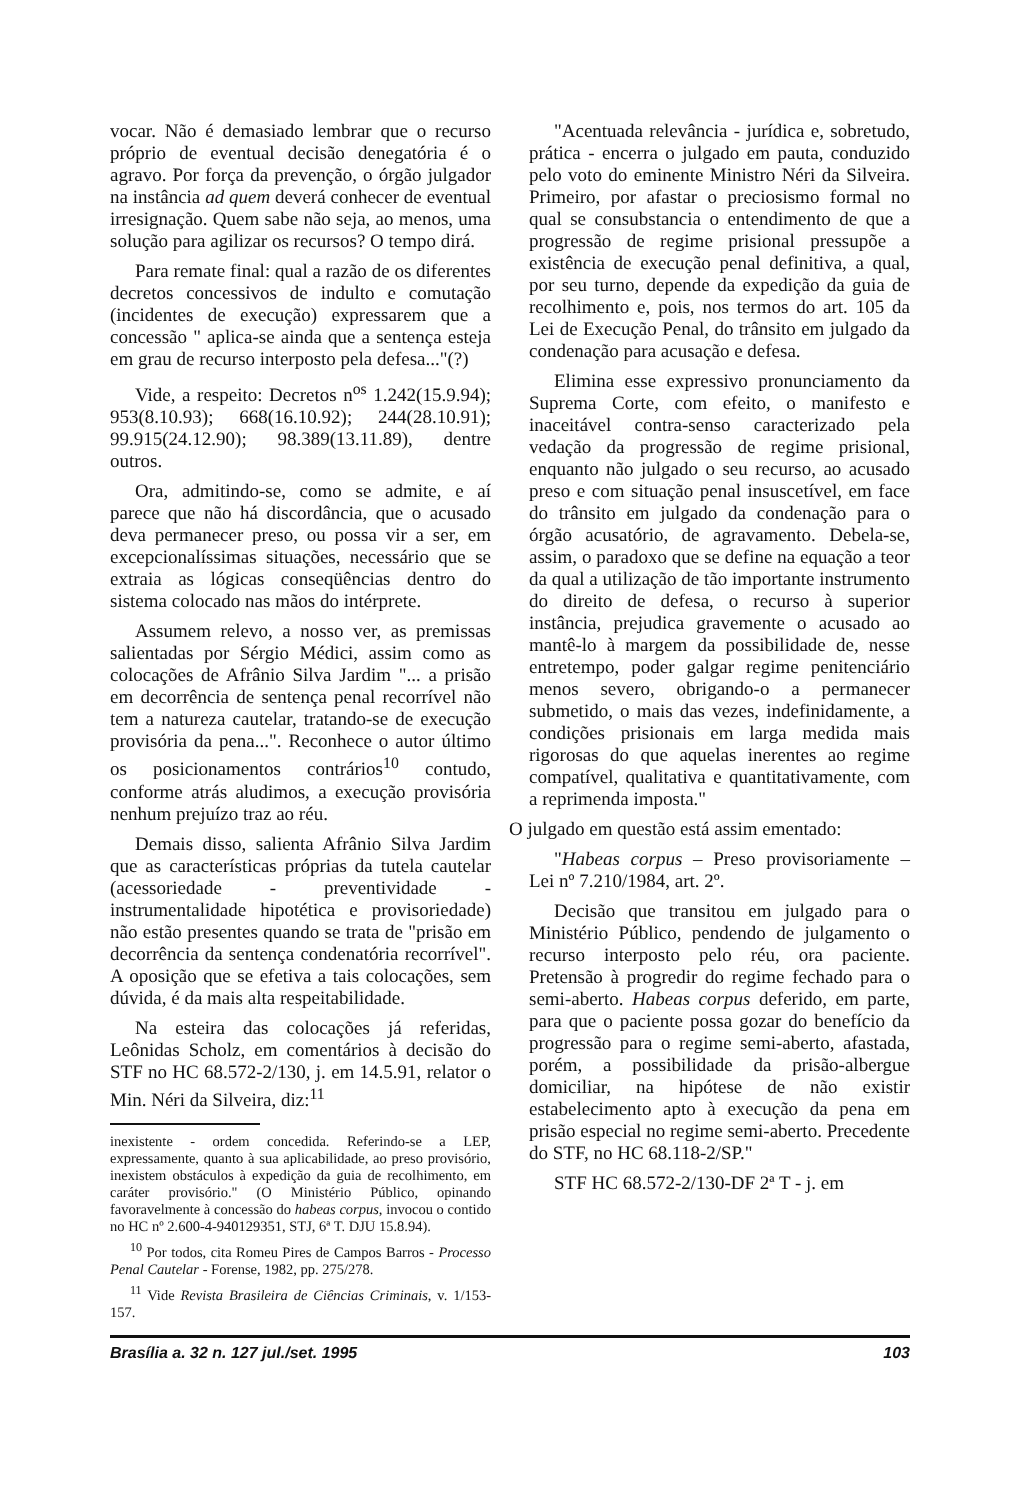vocar. Não é demasiado lembrar que o recurso próprio de eventual decisão denegatória é o agravo. Por força da prevenção, o órgão julgador na instância ad quem deverá conhecer de eventual irresignação. Quem sabe não seja, ao menos, uma solução para agilizar os recursos? O tempo dirá.
Para remate final: qual a razão de os diferentes decretos concessivos de indulto e comutação (incidentes de execução) expressarem que a concessão " aplica-se ainda que a sentença esteja em grau de recurso interposto pela defesa..."(?)
Vide, a respeito: Decretos n<sup>os</sup> 1.242(15.9.94); 953(8.10.93); 668(16.10.92); 244(28.10.91); 99.915(24.12.90); 98.389(13.11.89), dentre outros.
Ora, admitindo-se, como se admite, e aí parece que não há discordância, que o acusado deva permanecer preso, ou possa vir a ser, em excepcionalíssimas situações, necessário que se extraia as lógicas conseqüências dentro do sistema colocado nas mãos do intérprete.
Assumem relevo, a nosso ver, as premissas salientadas por Sérgio Médici, assim como as colocações de Afrânio Silva Jardim "... a prisão em decorrência de sentença penal recorrível não tem a natureza cautelar, tratando-se de execução provisória da pena...". Reconhece o autor último os posicionamentos contrários<sup>10</sup> contudo, conforme atrás aludimos, a execução provisória nenhum prejuízo traz ao réu.
Demais disso, salienta Afrânio Silva Jardim que as características próprias da tutela cautelar (acessoriedade - preventividade - instrumentalidade hipotética e provisoriedade) não estão presentes quando se trata de "prisão em decorrência da sentença condenatória recorrível". A oposição que se efetiva a tais colocações, sem dúvida, é da mais alta respeitabilidade.
Na esteira das colocações já referidas, Leônidas Scholz, em comentários à decisão do STF no HC 68.572-2/130, j. em 14.5.91, relator o Min. Néri da Silveira, diz:<sup>11</sup>
inexistente - ordem concedida. Referindo-se a LEP, expressamente, quanto à sua aplicabilidade, ao preso provisório, inexistem obstáculos à expedição da guia de recolhimento, em caráter provisório." (O Ministério Público, opinando favoravelmente à concessão do habeas corpus, invocou o contido no HC nº 2.600-4-940129351, STJ, 6ª T. DJU 15.8.94).
<sup>10</sup> Por todos, cita Romeu Pires de Campos Barros - Processo Penal Cautelar - Forense, 1982, pp. 275/278.
<sup>11</sup> Vide Revista Brasileira de Ciências Criminais, v. 1/153-157.
"Acentuada relevância - jurídica e, sobretudo, prática - encerra o julgado em pauta, conduzido pelo voto do eminente Ministro Néri da Silveira. Primeiro, por afastar o preciosismo formal no qual se consubstancia o entendimento de que a progressão de regime prisional pressupõe a existência de execução penal definitiva, a qual, por seu turno, depende da expedição da guia de recolhimento e, pois, nos termos do art. 105 da Lei de Execução Penal, do trânsito em julgado da condenação para acusação e defesa.
Elimina esse expressivo pronunciamento da Suprema Corte, com efeito, o manifesto e inaceitável contra-senso caracterizado pela vedação da progressão de regime prisional, enquanto não julgado o seu recurso, ao acusado preso e com situação penal insuscetível, em face do trânsito em julgado da condenação para o órgão acusatório, de agravamento. Debela-se, assim, o paradoxo que se define na equação a teor da qual a utilização de tão importante instrumento do direito de defesa, o recurso à superior instância, prejudica gravemente o acusado ao mantê-lo à margem da possibilidade de, nesse entretempo, poder galgar regime penitenciário menos severo, obrigando-o a permanecer submetido, o mais das vezes, indefinidamente, a condições prisionais em larga medida mais rigorosas do que aquelas inerentes ao regime compatível, qualitativa e quantitativamente, com a reprimenda imposta."
O julgado em questão está assim ementado:
"Habeas corpus – Preso provisoriamente – Lei nº 7.210/1984, art. 2º.
Decisão que transitou em julgado para o Ministério Público, pendendo de julgamento o recurso interposto pelo réu, ora paciente. Pretensão à progredir do regime fechado para o semi-aberto. Habeas corpus deferido, em parte, para que o paciente possa gozar do benefício da progressão para o regime semi-aberto, afastada, porém, a possibilidade da prisão-albergue domiciliar, na hipótese de não existir estabelecimento apto à execução da pena em prisão especial no regime semi-aberto. Precedente do STF, no HC 68.118-2/SP."
STF HC 68.572-2/130-DF 2ª T - j. em
Brasília a. 32 n. 127 jul./set. 1995 103